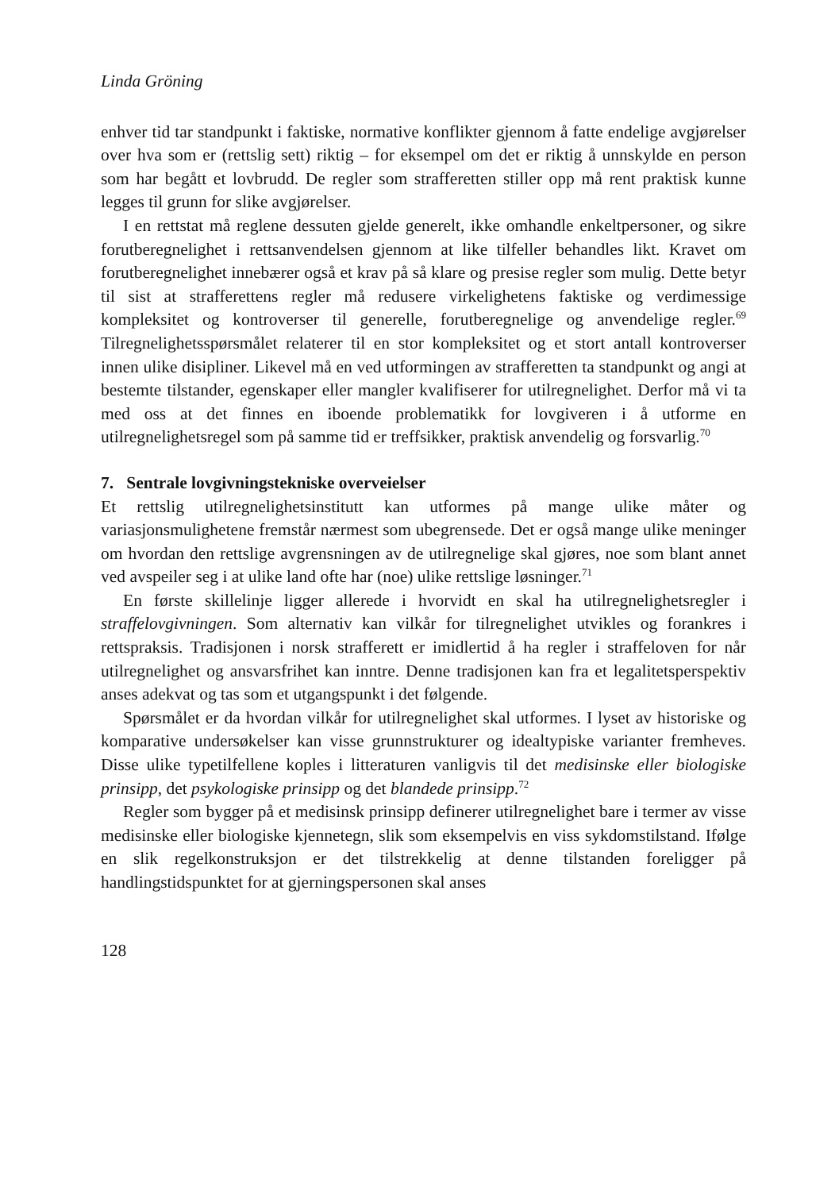Linda Gröning
enhver tid tar standpunkt i faktiske, normative konflikter gjennom å fatte endelige avgjørelser over hva som er (rettslig sett) riktig – for eksempel om det er riktig å unnskylde en person som har begått et lovbrudd. De regler som strafferetten stiller opp må rent praktisk kunne legges til grunn for slike avgjørelser.
I en rettstat må reglene dessuten gjelde generelt, ikke omhandle enkeltpersoner, og sikre forutberegnelighet i rettsanvendelsen gjennom at like tilfeller behandles likt. Kravet om forutberegnelighet innebærer også et krav på så klare og presise regler som mulig. Dette betyr til sist at strafferettens regler må redusere virkelighetens faktiske og verdimessige kompleksitet og kontroverser til generelle, forutberegnelige og anvendelige regler.<sup>69</sup> Tilregnelighetsspørsmålet relaterer til en stor kompleksitet og et stort antall kontroverser innen ulike disipliner. Likevel må en ved utformingen av strafferetten ta standpunkt og angi at bestemte tilstander, egenskaper eller mangler kvalifiserer for utilregnelighet. Derfor må vi ta med oss at det finnes en iboende problematikk for lovgiveren i å utforme en utilregnelighetsregel som på samme tid er treffsikker, praktisk anvendelig og forsvarlig.<sup>70</sup>
7. Sentrale lovgivningstekniske overveielser
Et rettslig utilregnelighetsinstitutt kan utformes på mange ulike måter og variasjonsmulighetene fremstår nærmest som ubegrensede. Det er også mange ulike meninger om hvordan den rettslige avgrensningen av de utilregnelige skal gjøres, noe som blant annet ved avspeiler seg i at ulike land ofte har (noe) ulike rettslige løsninger.<sup>71</sup>
En første skillelinje ligger allerede i hvorvidt en skal ha utilregnelighetsregler i straffelovgivningen. Som alternativ kan vilkår for tilregnelighet utvikles og forankres i rettspraksis. Tradisjonen i norsk strafferett er imidlertid å ha regler i straffeloven for når utilregnelighet og ansvarsfrihet kan inntre. Denne tradisjonen kan fra et legalitetsperspektiv anses adekvat og tas som et utgangspunkt i det følgende.
Spørsmålet er da hvordan vilkår for utilregnelighet skal utformes. I lyset av historiske og komparative undersøkelser kan visse grunnstrukturer og idealtypiske varianter fremheves. Disse ulike typetilfellene koples i litteraturen vanligvis til det medisinske eller biologiske prinsipp, det psykologiske prinsipp og det blandede prinsipp.<sup>72</sup>
Regler som bygger på et medisinsk prinsipp definerer utilregnelighet bare i termer av visse medisinske eller biologiske kjennetegn, slik som eksempelvis en viss sykdomstilstand. Ifølge en slik regelkonstruksjon er det tilstrekkelig at denne tilstanden foreligger på handlingstidspunktet for at gjerningspersonen skal anses
128